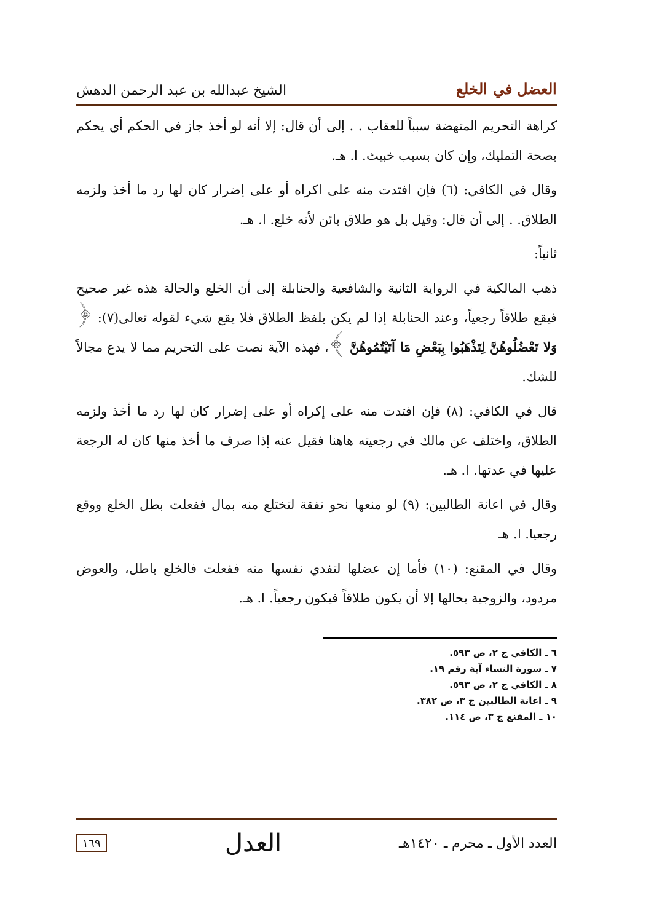العضل في الخلع الشيخ عبدالله بن عبد الرحمن الدهش
كراهة التحريم المتهضة سبباً للعقاب . . إلى أن قال: إلا أنه لو أخذ جاز في الحكم أي يحكم بصحة التمليك، وإن كان بسبب خبيث. ا. هـ.
وقال في الكافي: (٦) فإن افتدت منه على اكراه أو على إضرار كان لها رد ما أخذ ولزمه الطلاق. . إلى أن قال: وقيل بل هو طلاق بائن لأنه خلع. ا. هـ.
ثانياً:
ذهب المالكية في الرواية الثانية والشافعية والحنابلة إلى أن الخلع والحالة هذه غير صحيح فيقع طلاقاً رجعياً، وعند الحنابلة إذا لم يكن بلفظ الطلاق فلا يقع شيء لقوله تعالى(٧): ﴿ وَلا تَعْضُلُوهُنَّ لِتَذْهَبُوا بِبَعْضِ مَا آتَيْتُمُوهُنَّ ﴾، فهذه الآية نصت على التحريم مما لا يدع مجالاً للشك.
قال في الكافي: (٨) فإن افتدت منه على إكراه أو على إضرار كان لها رد ما أخذ ولزمه الطلاق، واختلف عن مالك في رجعيته هاهنا فقيل عنه إذا صرف ما أخذ منها كان له الرجعة عليها في عدتها. ا. هـ.
وقال في اعانة الطالبين: (٩) لو منعها نحو نفقة لتختلع منه بمال ففعلت بطل الخلع ووقع رجعيا. ا. هـ
وقال في المقنع: (١٠) فأما إن عضلها لتفدي نفسها منه ففعلت فالخلع باطل، والعوض مردود، والزوجية بحالها إلا أن يكون طلاقاً فيكون رجعياً. ا. هـ.
٦ ـ الكافي ج ٢، ص ٥٩٣.
٧ ـ سورة النساء آية رقم ١٩.
٨ ـ الكافي ج ٢، ص ٥٩٣.
٩ ـ اعانة الطالبين ج ٣، ص ٣٨٢.
١٠ ـ المقنع ج ٣، ص ١١٤.
العدد الأول ـ محرم ـ ١٤٢٠هـ العدل ١٦٩